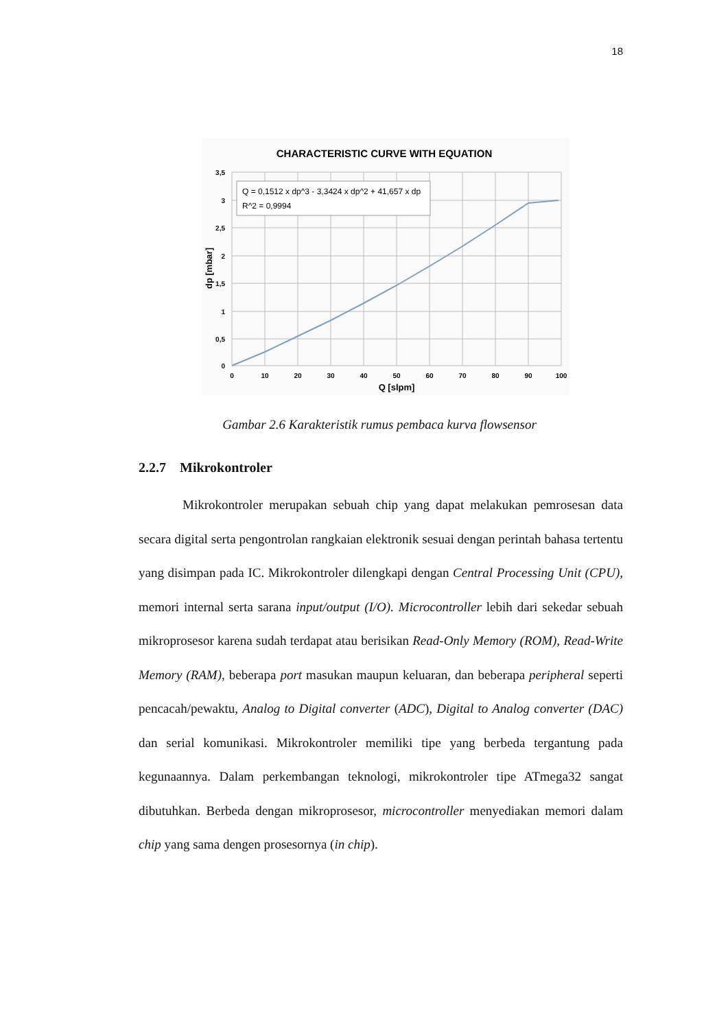18
CHARACTERISTIC CURVE WITH EQUATION
Q = 0,1512 x dp^3 - 3,3424 x dp^2 + 41,657 x dp
R^2 = 0,9994
3,5
3
2,5
2
1,5
1
0,5
0
0
10
20
30
40
50
60
70
80
90
100
Q [slpm]
dp [mbar]
Gambar 2.6 Karakteristik rumus pembaca kurva flowsensor
2.2.7 Mikrokontroler
Mikrokontroler merupakan sebuah chip yang dapat melakukan pemrosesan data secara digital serta pengontrolan rangkaian elektronik sesuai dengan perintah bahasa tertentu yang disimpan pada IC. Mikrokontroler dilengkapi dengan Central Processing Unit (CPU), memori internal serta sarana input/output (I/O). Microcontroller lebih dari sekedar sebuah mikroprosesor karena sudah terdapat atau berisikan Read-Only Memory (ROM), Read-Write Memory (RAM), beberapa port masukan maupun keluaran, dan beberapa peripheral seperti pencacah/pewaktu, Analog to Digital converter (ADC), Digital to Analog converter (DAC) dan serial komunikasi. Mikrokontroler memiliki tipe yang berbeda tergantung pada kegunaannya. Dalam perkembangan teknologi, mikrokontroler tipe ATmega32 sangat dibutuhkan. Berbeda dengan mikroprosesor, microcontroller menyediakan memori dalam chip yang sama dengen prosesornya (in chip).